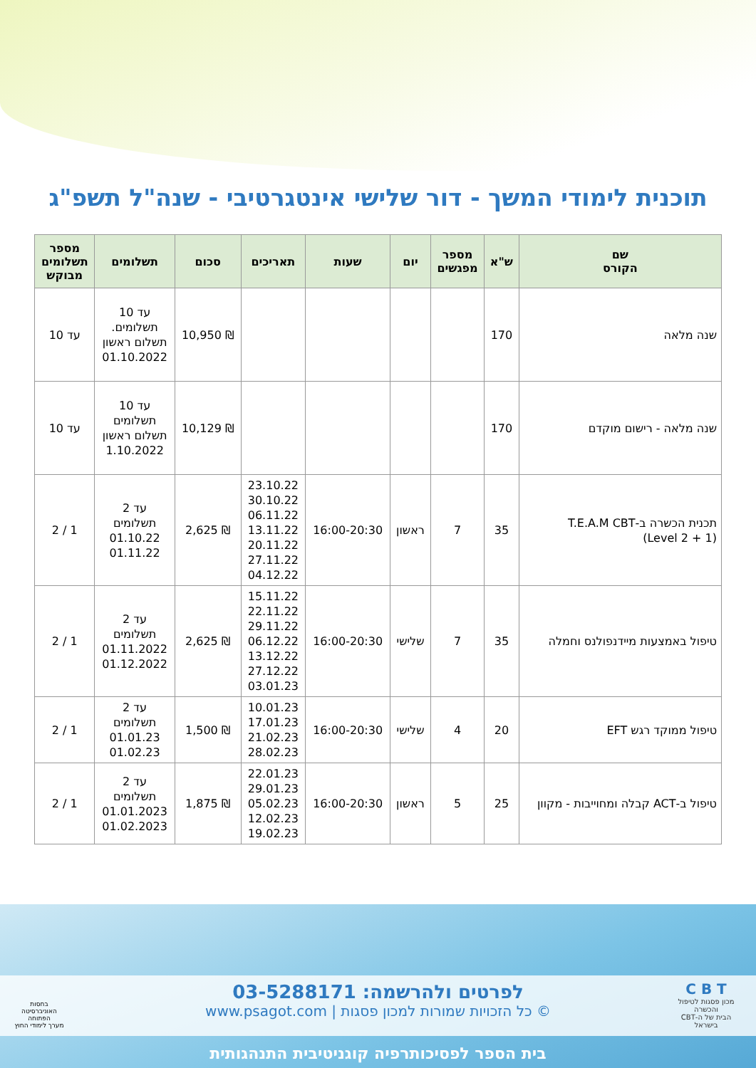תוכנית לימודי המשך - דור שלישי אינטגרטיבי - שנה"ל תשפ"ג
| שם הקורס | ש"א | מספר מפגשים | יום | שעות | תאריכים | סכום | תשלומים | מספר תשלומים מבוקש |
| --- | --- | --- | --- | --- | --- | --- | --- | --- |
| שנה מלאה | 170 | | | | | ₪ 10,950 | עד 10 תשלומים. תשלום ראשון 01.10.2022 | עד 10 |
| שנה מלאה - רישום מוקדם | 170 | | | | | ₪ 10,129 | עד 10 תשלומים תשלום ראשון 1.10.2022 | עד 10 |
| תכנית הכשרה ב-T.E.A.M CBT (Level 2 + 1) | 35 | 7 | ראשון | 16:00-20:30 | 23.10.22 30.10.22 06.11.22 13.11.22 20.11.22 27.11.22 04.12.22 | ₪ 2,625 | עד 2 תשלומים 01.10.22 01.11.22 | 1 / 2 |
| טיפול באמצעות מיידנפולנס וחמלה | 35 | 7 | שלישי | 16:00-20:30 | 15.11.22 22.11.22 29.11.22 06.12.22 13.12.22 27.12.22 03.01.23 | ₪ 2,625 | עד 2 תשלומים 01.11.2022 01.12.2022 | 1 / 2 |
| טיפול ממוקד רגש EFT | 20 | 4 | שלישי | 16:00-20:30 | 10.01.23 17.01.23 21.02.23 28.02.23 | ₪ 1,500 | עד 2 תשלומים 01.01.23 01.02.23 | 1 / 2 |
| טיפול ב-ACT קבלה ומחוייבות - מקוון | 25 | 5 | ראשון | 16:00-20:30 | 22.01.23 29.01.23 05.02.23 12.02.23 19.02.23 | ₪ 1,875 | עד 2 תשלומים 01.01.2023 01.02.2023 | 1 / 2 |
לפרטים ולהרשמה: 03-5288171
© כל הזכויות שמורות למכון פסגות | www.psagot.com
C B T
מכון פסגות לטיפול והכשרה
הבית של ה-CBT בישראל
בחסות
האוניברסיטה הפתוחה
מערך לימודי החוץ
בית הספר לפסיכותרפיה קוגניטיבית התנהגותית